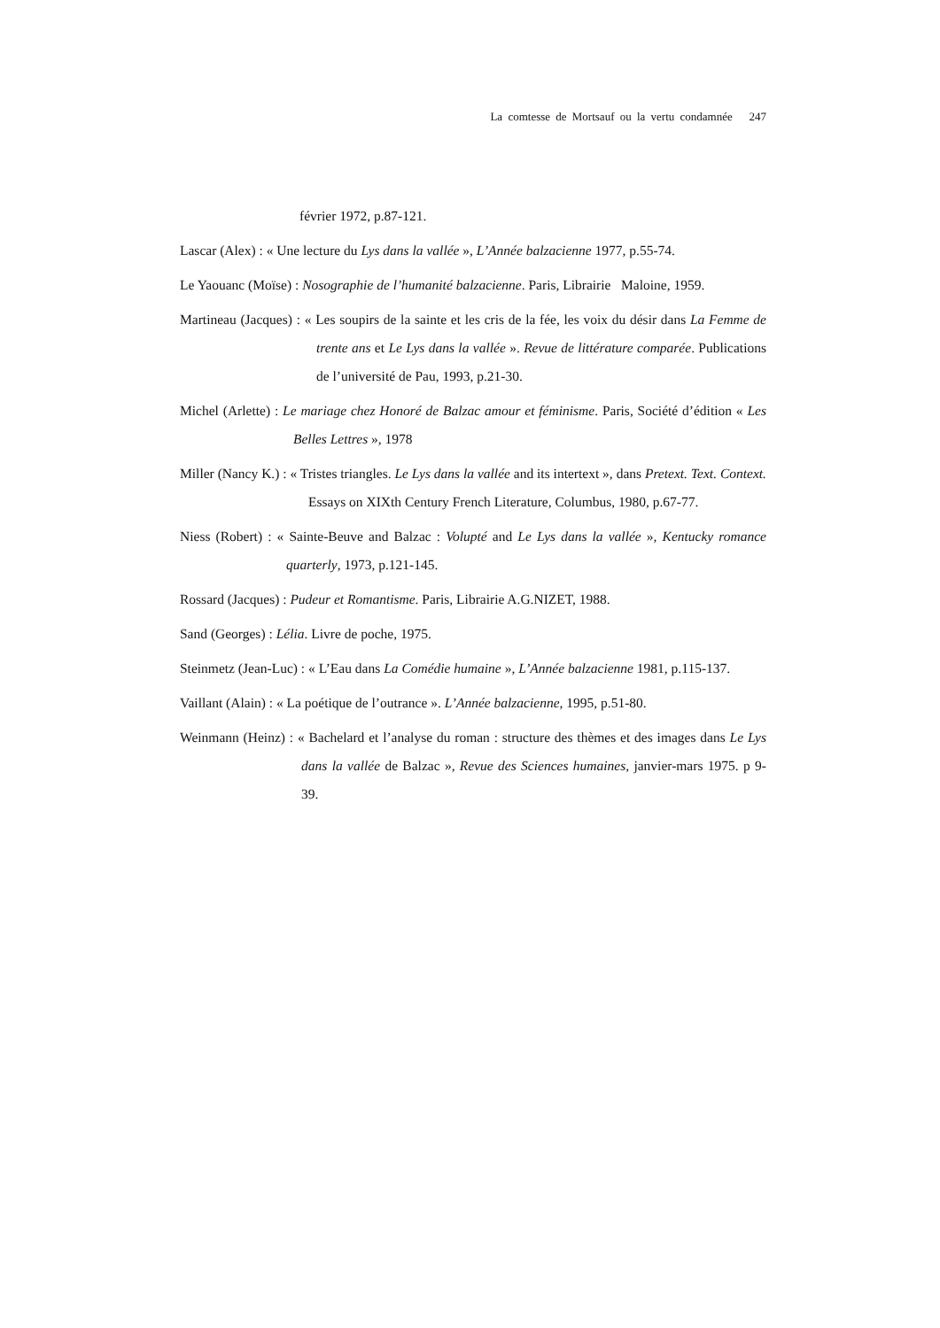La comtesse de Mortsauf ou la vertu condamnée 247
février 1972, p.87-121.
Lascar (Alex) : « Une lecture du Lys dans la vallée », L’Année balzacienne 1977, p.55-74.
Le Yaouanc (Moïse) : Nosographie de l’humanité balzacienne. Paris, Librairie Maloine, 1959.
Martineau (Jacques) : « Les soupirs de la sainte et les cris de la fée, les voix du désir dans La Femme de trente ans et Le Lys dans la vallée ». Revue de littérature comparée. Publications de l’université de Pau, 1993, p.21-30.
Michel (Arlette) : Le mariage chez Honoré de Balzac amour et féminisme. Paris, Société d’édition « Les Belles Lettres », 1978
Miller (Nancy K.) : « Tristes triangles. Le Lys dans la vallée and its intertext », dans Pretext. Text. Context. Essays on XIXth Century French Literature, Columbus, 1980, p.67-77.
Niess (Robert) : « Sainte-Beuve and Balzac : Volupté and Le Lys dans la vallée », Kentucky romance quarterly, 1973, p.121-145.
Rossard (Jacques) : Pudeur et Romantisme. Paris, Librairie A.G.NIZET, 1988.
Sand (Georges) : Lélia. Livre de poche, 1975.
Steinmetz (Jean-Luc) : « L’Eau dans La Comédie humaine », L’Année balzacienne 1981, p.115-137.
Vaillant (Alain) : « La poétique de l’outrance ». L’Année balzacienne, 1995, p.51-80.
Weinmann (Heinz) : « Bachelard et l’analyse du roman : structure des thèmes et des images dans Le Lys dans la vallée de Balzac », Revue des Sciences humaines, janvier-mars 1975. p 9-39.